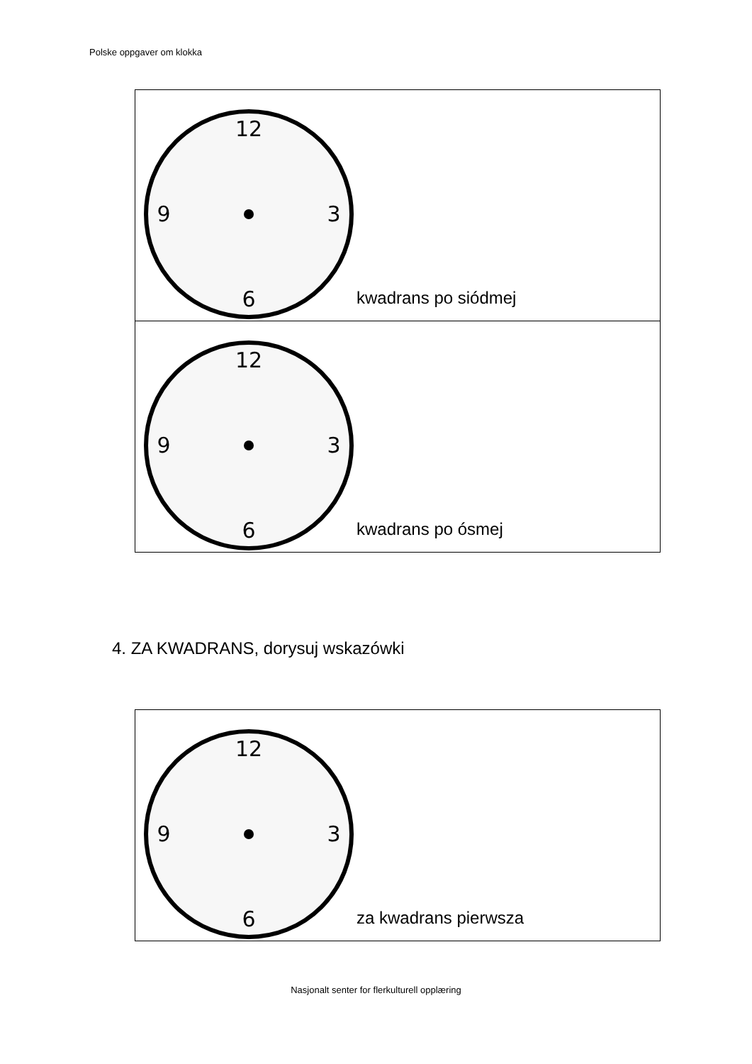Polske oppgaver om klokka
| 12 6 9 3 kwadrans po siódmej |
| 12 6 9 3 kwadrans po ósmej |
4. ZA KWADRANS, dorysuj wskazówki
| 12 6 9 3 za kwadrans pierwsza |
Nasjonalt senter for flerkulturell opplæring